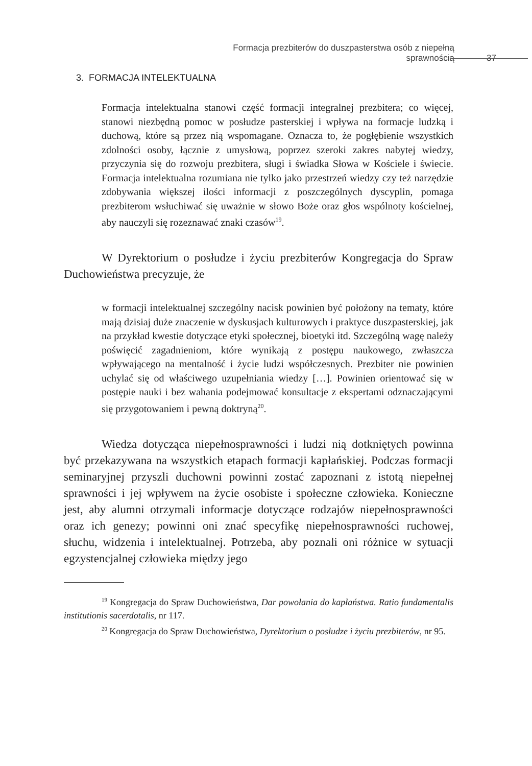Formacja prezbiterów do duszpasterstwa osób z niepełną sprawnością 37
3. FORMACJA INTELEKTUALNA
Formacja intelektualna stanowi część formacji integralnej prezbitera; co więcej, stanowi niezbędną pomoc w posłudze pasterskiej i wpływa na formacje ludzką i duchową, które są przez nią wspomagane. Oznacza to, że pogłębienie wszystkich zdolności osoby, łącznie z umysłową, poprzez szeroki zakres nabytej wiedzy, przyczynia się do rozwoju prezbitera, sługi i świadka Słowa w Kościele i świecie. Formacja intelektualna rozumiana nie tylko jako przestrzeń wiedzy czy też narzędzie zdobywania większej ilości informacji z poszczególnych dyscyplin, pomaga prezbiterom wsłuchiwać się uważnie w słowo Boże oraz głos wspólnoty kościelnej, aby nauczyli się rozeznawać znaki czasów<sup>19</sup>.
W Dyrektorium o posłudze i życiu prezbiterów Kongregacja do Spraw Duchowieństwa precyzuje, że
w formacji intelektualnej szczególny nacisk powinien być położony na tematy, które mają dzisiaj duże znaczenie w dyskusjach kulturowych i praktyce duszpasterskiej, jak na przykład kwestie dotyczące etyki społecznej, bioetyki itd. Szczególną wagę należy poświęcić zagadnieniom, które wynikają z postępu naukowego, zwłaszcza wpływającego na mentalność i życie ludzi współczesnych. Prezbiter nie powinien uchylać się od właściwego uzupełniania wiedzy […]. Powinien orientować się w postępie nauki i bez wahania podejmować konsultacje z ekspertami odznaczającymi się przygotowaniem i pewną doktryną<sup>20</sup>.
Wiedza dotycząca niepełnosprawności i ludzi nią dotkniętych powinna być przekazywana na wszystkich etapach formacji kapłańskiej. Podczas formacji seminaryjnej przyszli duchowni powinni zostać zapoznani z istotą niepełnej sprawności i jej wpływem na życie osobiste i społeczne człowieka. Konieczne jest, aby alumni otrzymali informacje dotyczące rodzajów niepełnosprawności oraz ich genezy; powinni oni znać specyfikę niepełnosprawności ruchowej, słuchu, widzenia i intelektualnej. Potrzeba, aby poznali oni różnice w sytuacji egzystencjalnej człowieka między jego
<sup>19</sup> Kongregacja do Spraw Duchowieństwa, Dar powołania do kapłaństwa. Ratio fundamentalis institutionis sacerdotalis, nr 117.
<sup>20</sup> Kongregacja do Spraw Duchowieństwa, Dyrektorium o posłudze i życiu prezbiterów, nr 95.